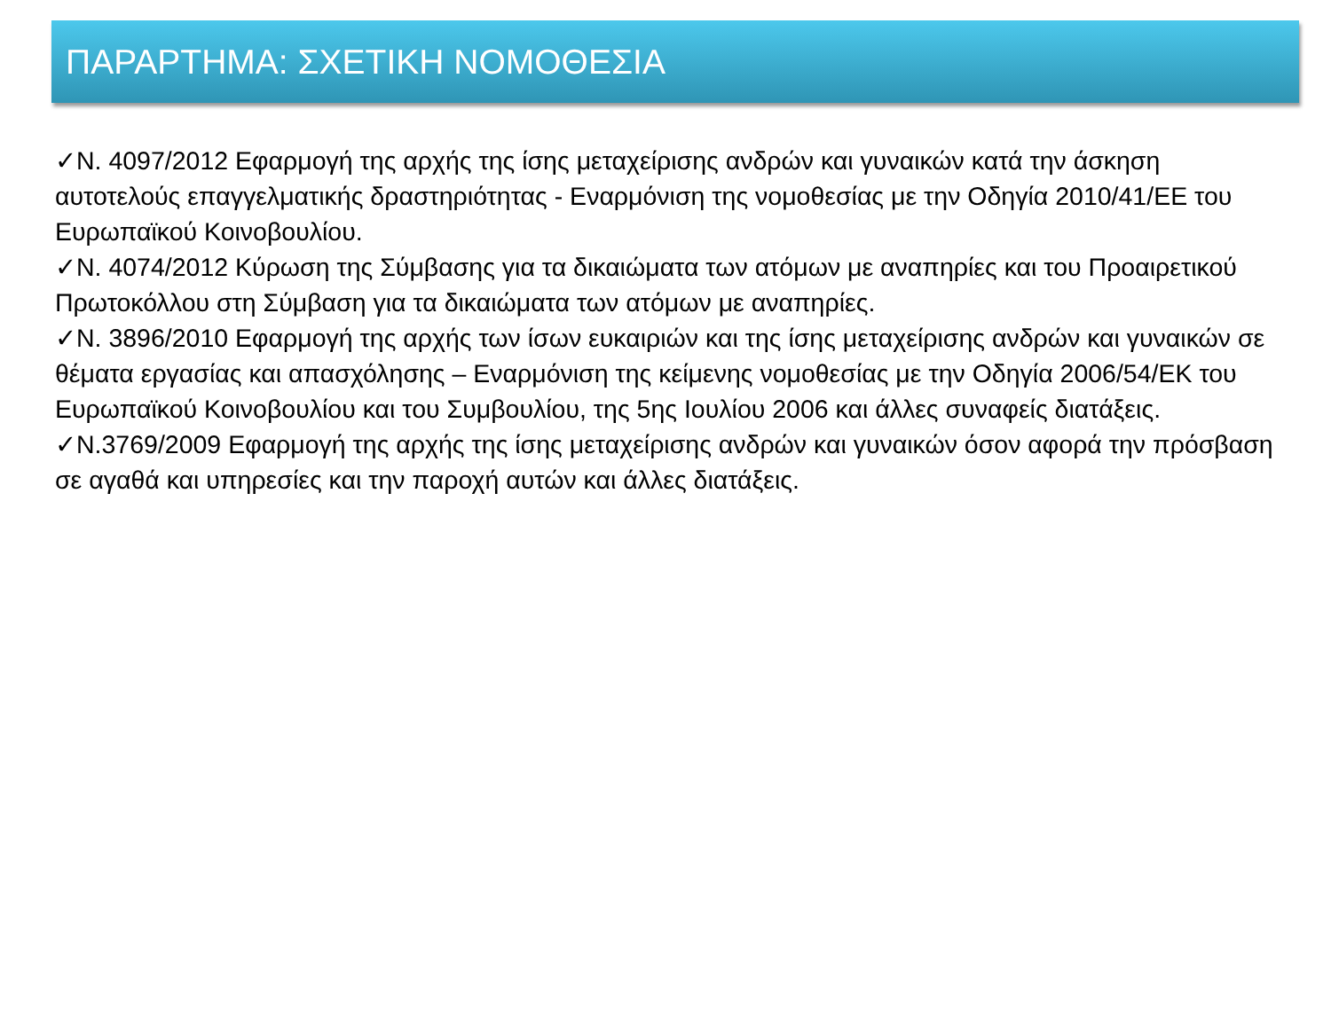ΠΑΡΑΡΤΗΜΑ: ΣΧΕΤΙΚΗ ΝΟΜΟΘΕΣΙΑ
✓Ν. 4097/2012 Εφαρμογή της αρχής της ίσης μεταχείρισης ανδρών και γυναικών κατά την άσκηση αυτοτελούς επαγγελματικής δραστηριότητας - Εναρμόνιση της νομοθεσίας με την Οδηγία 2010/41/ΕΕ του Ευρωπαϊκού Κοινοβουλίου.
✓Ν. 4074/2012 Κύρωση της Σύμβασης για τα δικαιώματα των ατόμων με αναπηρίες και του Προαιρετικού Πρωτοκόλλου στη Σύμβαση για τα δικαιώματα των ατόμων με αναπηρίες.
✓Ν. 3896/2010 Εφαρμογή της αρχής των ίσων ευκαιριών και της ίσης μεταχείρισης ανδρών και γυναικών σε θέματα εργασίας και απασχόλησης – Εναρμόνιση της κείμενης νομοθεσίας με την Οδηγία 2006/54/ΕΚ του Ευρωπαϊκού Κοινοβουλίου και του Συμβουλίου, της 5ης Ιουλίου 2006 και άλλες συναφείς διατάξεις.
✓Ν.3769/2009 Εφαρμογή της αρχής της ίσης μεταχείρισης ανδρών και γυναικών όσον αφορά την πρόσβαση σε αγαθά και υπηρεσίες και την παροχή αυτών και άλλες διατάξεις.